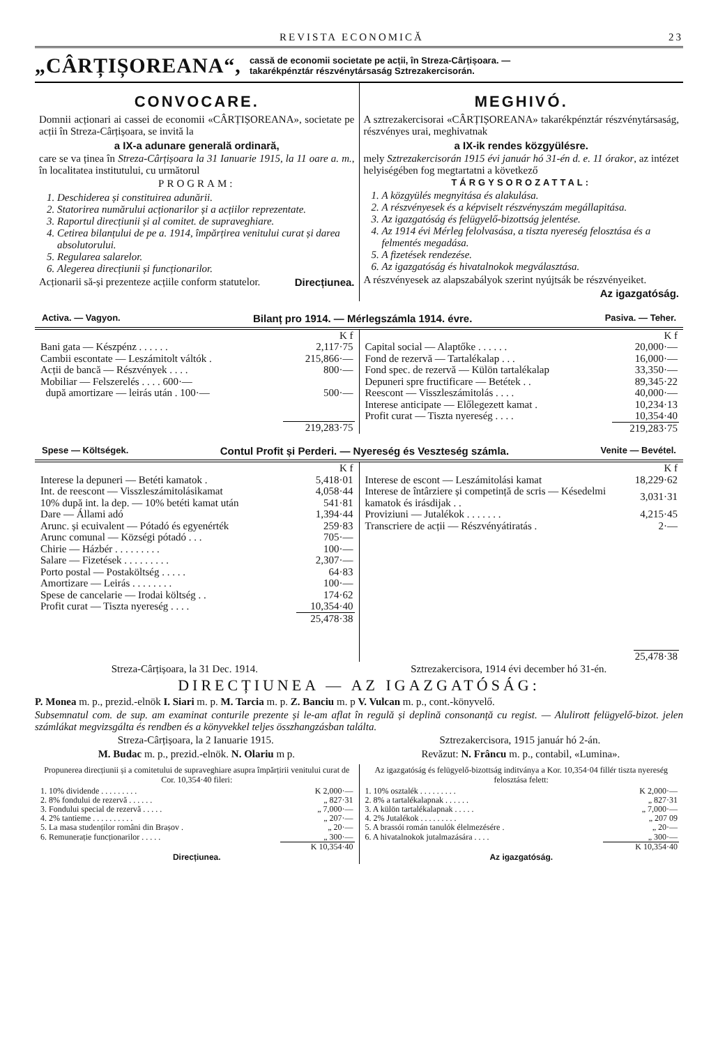REVISTA ECONOMICĂ 23
„CÂRȚIȘOREANA“, cassă de economii societate pe acții, în Streza-Cârțișoara. —
takarékpénztár részvénytársaság Sztrezakercisorán.
CONVOCARE.
Domnii acționari ai cassei de economii «CÂRȚIȘOREANA», societate pe acții în Streza-Cârțișoara, se invită la
a IX-a adunare generală ordinară,
care se va ținea în Streza-Cârțișoara la 31 Ianuarie 1915, la 11 oare a. m., în localitatea institutului, cu următorul
PROGRAM:
1. Deschiderea și constituirea adunării.
2. Statorirea numărului acționarilor și a acțiilor reprezentate.
3. Raportul direcțiunii și al comitet. de supraveghiare.
4. Cetirea bilanțului de pe a. 1914, împărțirea venitului curat și darea absolutorului.
5. Regularea salarelor.
6. Alegerea direcțiunii și funcționarilor.
Acționarii să-și prezenteze acțiile conform statutelor. Direcțiunea.
MEGHIVÓ.
A sztrezakercisorai «CÂRȚIȘOREANA» takarékpénztár részvénytársaság, részvényes urai, meghivatnak
a IX-ik rendes közgyülésre.
mely Sztrezakercisorán 1915 évi január hó 31-én d. e. 11 órakor, az intézet helyiségében fog megtartatni a következő
TÁRGYSOROZATTAL:
1. A közgyülés megnyitása és alakulása.
2. A részvényesek és a képviselt részvényszám megállapitása.
3. Az igazgatóság és felügyelő-bizottság jelentése.
4. Az 1914 évi Mérleg felolvasása, a tiszta nyereség felosztása és a felmentés megadása.
5. A fizetések rendezése.
6. Az igazgatóság és hivatalnokok megválasztása.
A részvényesek az alapszabályok szerint nyújtsák be részvényeiket.
Az igazgatóság.
Activa. — Vagyon. Bilanț pro 1914. — Mérlegszámla 1914. évre. Pasiva. — Teher.
| | K f |
| Bani gata — Készpénz . . . . . . | 2,117·75 |
| Cambii escontate — Leszámitolt váltók . | 215,866·— |
| Acții de bancă — Részvények . . . . | 800·— |
| Mobiliar — Felszerelés . . . . 600·— | |
| după amortizare — leirás után . 100·— | 500·— |
| | 219,283·75 |
| | K f |
| Capital social — Alaptőke . . . . . . | 20,000·— |
| Fond de rezervă — Tartalékalap . . . | 16,000·— |
| Fond spec. de rezervă — Külön tartalékalap | 33,350·— |
| Depuneri spre fructificare — Betétek . . | 89,345·22 |
| Reescont — Visszleszámitolás . . . . | 40,000·— |
| Interese anticipate — Előlegezett kamat . | 10,234·13 |
| Profit curat — Tiszta nyereség . . . . | 10,354·40 |
| | 219,283·75 |
Spese — Költségek. Contul Profit și Perderi. — Nyereség és Veszteség számla. Venite — Bevétel.
| | K f |
| Interese la depuneri — Betéti kamatok . | 5,418·01 |
| Int. de reescont — Visszleszámitolásikamat | 4,058·44 |
| 10% după int. la dep. — 10% betéti kamat után | 541·81 |
| Dare — Állami adó | 1,394·44 |
| Arunc. și ecuivalent — Pótadó és egyenérték | 259·83 |
| Arunc comunal — Községi pótadó . . . | 705·— |
| Chirie — Házbér . . . . . . . . . | 100·— |
| Salare — Fizetések . . . . . . . . . | 2,307·— |
| Porto postal — Postaköltség . . . . . | 64·83 |
| Amortizare — Leirás . . . . . . . . | 100·— |
| Spese de cancelarie — Irodai költség . . | 174·62 |
| Profit curat — Tiszta nyereség . . . . | 10,354·40 |
| | 25,478·38 |
| | K f |
| Interese de escont — Leszámitolási kamat | 18,229·62 |
| Interese de întârziere și competință de scris — Késedelmi kamatok és irásdijak . . | 3,031·31 |
| Proviziuni — Jutalékok . . . . . . . | 4,215·45 |
| Transcriere de acții — Részvényátiratás . | 2·— |
| | 25,478·38 |
Streza-Cârțișoara, la 31 Dec. 1914. Sztrezakercisora, 1914 évi december hó 31-én.
DIRECȚIUNEA — AZ IGAZGATÓSÁG:
P. Monea m. p., prezid.-elnök I. Siari m. p. M. Tarcia m. p. Z. Banciu m. p V. Vulcan m. p., cont.-könyvelő.
Subsemnatul com. de sup. am examinat conturile prezente și le-am aflat în regulă și deplină consonanță cu regist. — Alulirott felügyelő-bizot. jelen számlákat megvizsgálta és rendben és a könyvekkel teljes összhangzásban találta.
Streza-Cârțișoara, la 2 Ianuarie 1915. Sztrezakercisora, 1915 január hó 2-án.
M. Budac m. p., prezid.-elnök. N. Olariu m p. Revăzut: N. Frâncu m. p., contabil, «Lumina».
Propunerea direcțiunii și a comitetului de supraveghiare asupra împărțirii venitului curat de Cor. 10,354·40 fileri:
| 1. 10% dividende . . . . . . . . . | K 2,000·— |
| 2. 8% fondului de rezervă . . . . . . | „ 827·31 |
| 3. Fondului special de rezervă . . . . . | „ 7,000·— |
| 4. 2% tantieme . . . . . . . . . . | „ 207·— |
| 5. La masa studenților români din Brașov . | „ 20·— |
| 6. Remunerație funcționarilor . . . . . | „ 300·— |
| | K 10,354·40 |
Direcțiunea.
Az igazgatóság és felügyelő-bizottság inditványa a Kor. 10,354·04 fillér tiszta nyereség felosztása felett:
| 1. 10% osztalék . . . . . . . . . | K 2,000·— |
| 2. 8% a tartalékalapnak . . . . . . | „ 827·31 |
| 3. A külön tartalékalapnak . . . . . | „ 7,000·— |
| 4. 2% Jutalékok . . . . . . . . . | „ 207 09 |
| 5. A brassói román tanulók élelmezésére . | „ 20·— |
| 6. A hivatalnokok jutalmazására . . . . | „ 300·— |
| | K 10,354·40 |
Az igazgatóság.